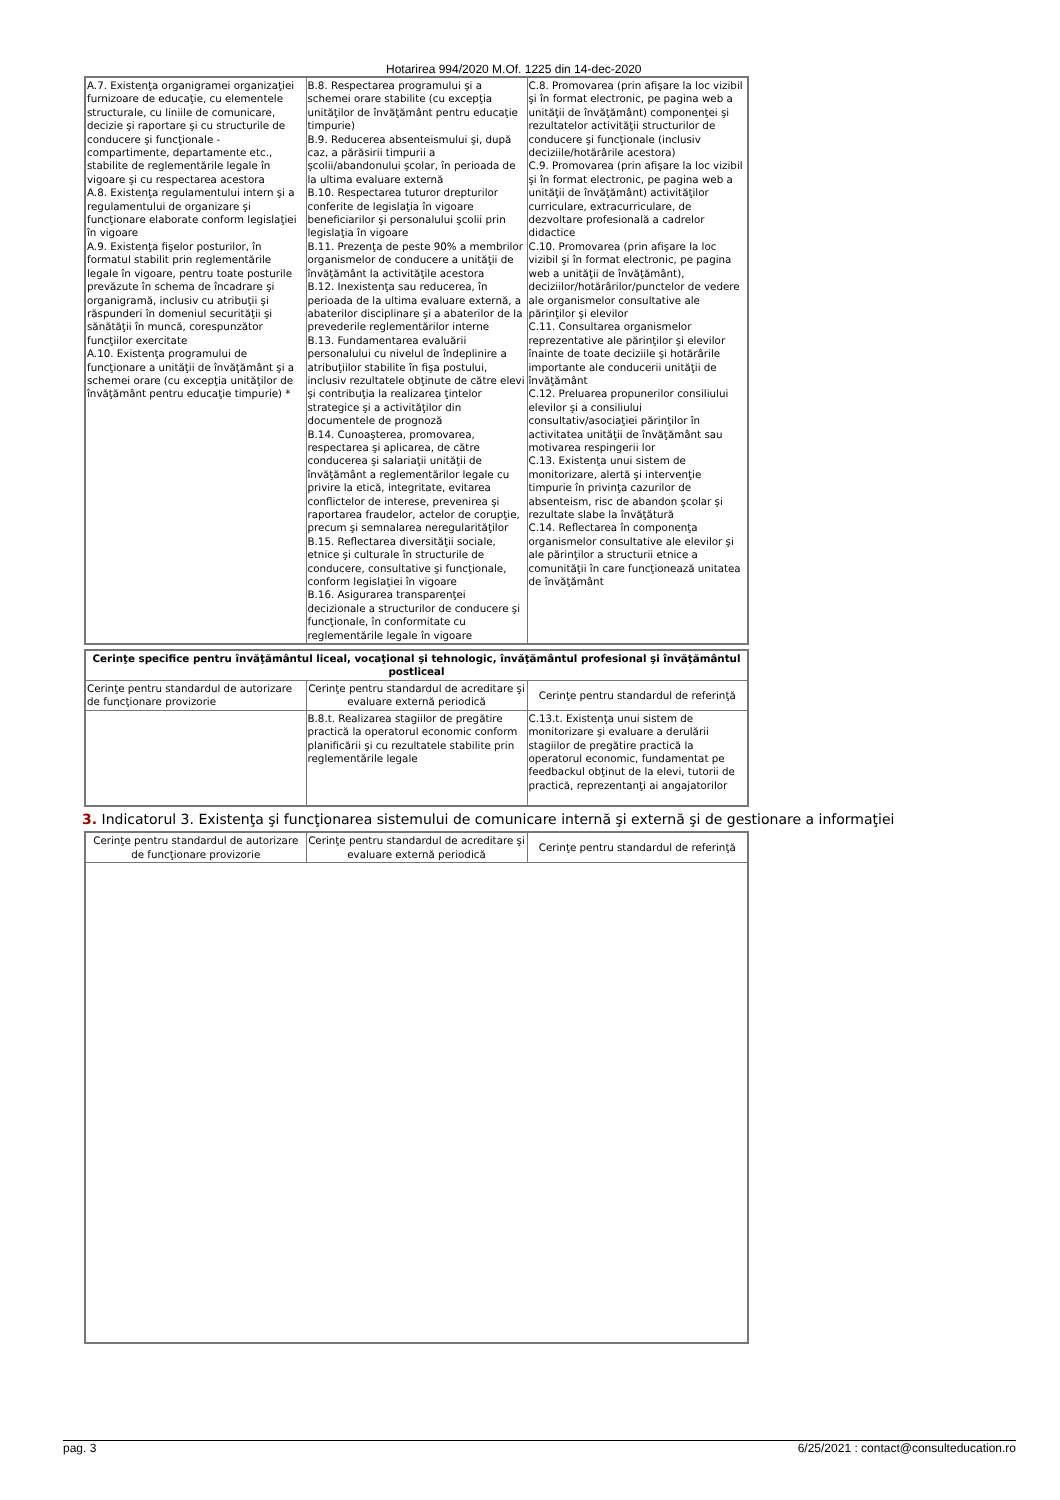Hotarirea 994/2020 M.Of. 1225 din 14-dec-2020
| A.7. Existenţa organigramei organizaţiei furnizoare de educaţie, cu elementele structurale, cu liniile de comunicare, decizie şi raportare şi cu structurile de conducere şi funcţionale - compartimente, departamente etc., stabilite de reglementările legale în vigoare şi cu respectarea acestora A.8. Existenţa regulamentului intern şi a regulamentului de organizare şi funcţionare elaborate conform legislaţiei în vigoare A.9. Existenţa fişelor posturilor, în formatul stabilit prin reglementările legale în vigoare, pentru toate posturile prevăzute în schema de încadrare şi organigramă, inclusiv cu atribuţii şi răspunderi în domeniul securităţii şi sănătăţii în muncă, corespunzător funcţiilor exercitate A.10. Existenţa programului de funcţionare a unităţii de învăţământ şi a schemei orare (cu excepţia unităţilor de învăţământ pentru educaţie timpurie) * | B.8. Respectarea programului şi a schemei orare stabilite (cu excepţia unităţilor de învăţământ pentru educaţie timpurie) B.9. Reducerea absenteismului şi, după caz, a părăsirii timpurii a şcolii/abandonului şcolar, în perioada de la ultima evaluare externă B.10. Respectarea tuturor drepturilor conferite de legislaţia în vigoare beneficiarilor şi personalului şcolii prin legislaţia în vigoare B.11. Prezenţa de peste 90% a membrilor organismelor de conducere a unităţii de învăţământ la activităţile acestora B.12. Inexistenţa sau reducerea, în perioada de la ultima evaluare externă, a abaterilor disciplinare şi a abaterilor de la prevederile reglementărilor interne B.13. Fundamentarea evaluării personalului cu nivelul de îndeplinire a atribuţiilor stabilite în fişa postului, inclusiv rezultatele obţinute de către elevi şi contribuţia la realizarea ţintelor strategice şi a activităţilor din documentele de prognoză B.14. Cunoaşterea, promovarea, respectarea şi aplicarea, de către conducerea şi salariaţii unităţii de învăţământ a reglementărilor legale cu privire la etică, integritate, evitarea conflictelor de interese, prevenirea şi raportarea fraudelor, actelor de corupţie, precum şi semnalarea neregularităţilor B.15. Reflectarea diversităţii sociale, etnice şi culturale în structurile de conducere, consultative şi funcţionale, conform legislaţiei în vigoare B.16. Asigurarea transparenţei decizionale a structurilor de conducere şi funcţionale, în conformitate cu reglementările legale în vigoare | C.8. Promovarea (prin afişare la loc vizibil şi în format electronic, pe pagina web a unităţii de învăţământ) componenţei şi rezultatelor activităţii structurilor de conducere şi funcţionale (inclusiv deciziile/hotărârile acestora) C.9. Promovarea (prin afişare la loc vizibil şi în format electronic, pe pagina web a unităţii de învăţământ) activităţilor curriculare, extracurriculare, de dezvoltare profesională a cadrelor didactice C.10. Promovarea (prin afişare la loc vizibil şi în format electronic, pe pagina web a unităţii de învăţământ), deciziilor/hotărârilor/punctelor de vedere ale organismelor consultative ale părinţilor şi elevilor C.11. Consultarea organismelor reprezentative ale părinţilor şi elevilor înainte de toate deciziile şi hotărârile importante ale conducerii unităţii de învăţământ C.12. Preluarea propunerilor consiliului elevilor şi a consiliului consultativ/asociaţiei părinţilor în activitatea unităţii de învăţământ sau motivarea respingerii lor C.13. Existenţa unui sistem de monitorizare, alertă şi intervenţie timpurie în privinţa cazurilor de absenteism, risc de abandon şcolar şi rezultate slabe la învăţătură C.14. Reflectarea în componenţa organismelor consultative ale elevilor şi ale părinţilor a structurii etnice a comunităţii în care funcţionează unitatea de învăţământ |
| Cerinţe specifice pentru învăţământul liceal, vocaţional şi tehnologic, învăţământul profesional şi învăţământul postliceal | | |
| Cerinţe pentru standardul de autorizare de funcţionare provizorie | Cerinţe pentru standardul de acreditare şi evaluare externă periodică | Cerinţe pentru standardul de referinţă |
| | B.8.t. Realizarea stagiilor de pregătire practică la operatorul economic conform planificării şi cu rezultatele stabilite prin reglementările legale | C.13.t. Existenţa unui sistem de monitorizare şi evaluare a derulării stagiilor de pregătire practică la operatorul economic, fundamentat pe feedbackul obţinut de la elevi, tutorii de practică, reprezentanţi ai angajatorilor |
3. Indicatorul 3. Existenţa şi funcţionarea sistemului de comunicare internă şi externă şi de gestionare a informaţiei
| Cerinţe pentru standardul de autorizare de funcţionare provizorie | Cerinţe pentru standardul de acreditare şi evaluare externă periodică | Cerinţe pentru standardul de referinţă |
pag. 3 6/25/2021 : contact@consulteducation.ro